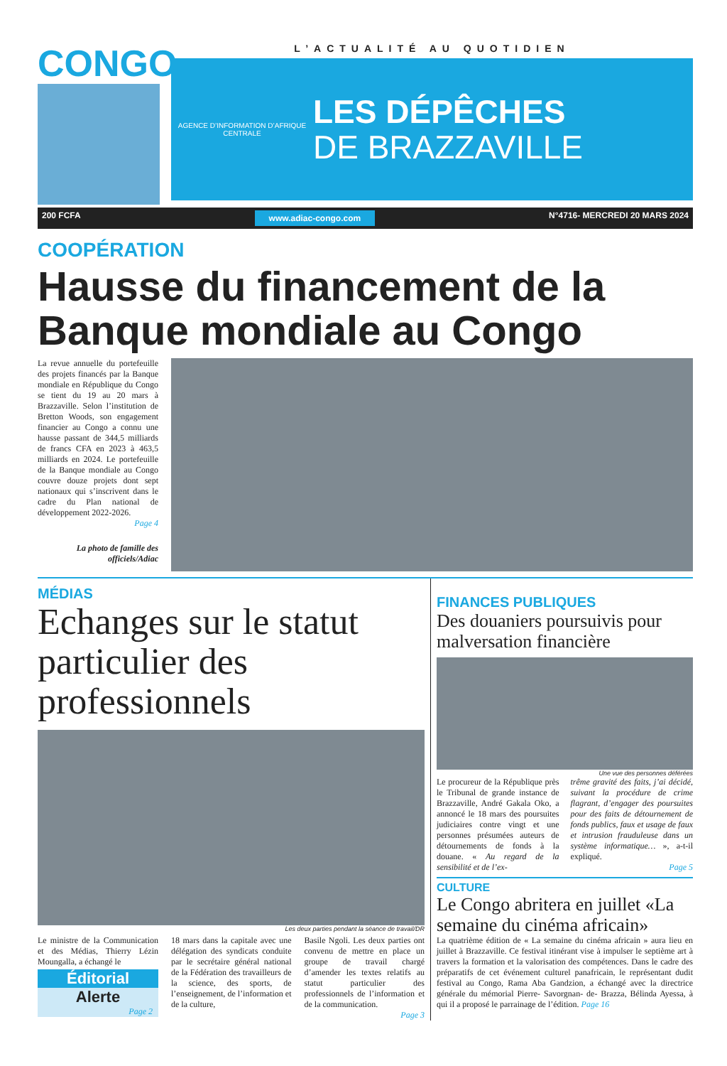CONGO
L’ACTUALITÉ AU QUOTIDIEN
AGENCE D’INFORMATION D’AFRIQUE CENTRALE
LES DÉPÊCHES
DE BRAZZAVILLE
200 FCFA www.adiac-congo.com N°4716- MERCREDI 20 MARS 2024
COOPÉRATION
Hausse du financement de la Banque mondiale au Congo
La revue annuelle du portefeuille des projets financés par la Banque mondiale en République du Congo se tient du 19 au 20 mars à Brazzaville. Selon l’institution de Bretton Woods, son engagement financier au Congo a connu une hausse passant de 344,5 milliards de francs CFA en 2023 à 463,5 milliards en 2024. Le portefeuille de la Banque mondiale au Congo couvre douze projets dont sept nationaux qui s’inscrivent dans le cadre du Plan national de développement 2022-2026.
Page 4
La photo de famille des officiels/Adiac
MÉDIAS
Echanges sur le statut particulier des professionnels
Les deux parties pendant la séance de travail/DR
Le ministre de la Communication et des Médias, Thierry Lézin Moungalla, a échangé le
Éditorial
Alerte
Page 2
18 mars dans la capitale avec une délégation des syndicats conduite par le secrétaire général national de la Fédération des travailleurs de la science, des sports, de l’enseignement, de l’information et de la culture,
Basile Ngoli. Les deux parties ont convenu de mettre en place un groupe de travail chargé d’amender les textes relatifs au statut particulier des professionnels de l’information et de la communication.
Page 3
FINANCES PUBLIQUES
Des douaniers poursuivis pour malversation financière
Une vue des personnes déférées
Le procureur de la République près le Tribunal de grande instance de Brazzaville, André Gakala Oko, a annoncé le 18 mars des poursuites judiciaires contre vingt et une personnes présumées auteurs de détournements de fonds à la douane. « Au regard de la sensibilité et de l’ex-
trême gravité des faits, j’ai décidé, suivant la procédure de crime flagrant, d’engager des poursuites pour des faits de détournement de fonds publics, faux et usage de faux et intrusion frauduleuse dans un système informatique… », a-t-il expliqué.
Page 5
CULTURE
Le Congo abritera en juillet «La semaine du cinéma africain»
La quatrième édition de « La semaine du cinéma africain » aura lieu en juillet à Brazzaville. Ce festival itinérant vise à impulser le septième art à travers la formation et la valorisation des compétences. Dans le cadre des préparatifs de cet événement culturel panafricain, le représentant dudit festival au Congo, Rama Aba Gandzion, a échangé avec la directrice générale du mémorial Pierre- Savorgnan- de- Brazza, Bélinda Ayessa, à qui il a proposé le parrainage de l’édition. Page 16